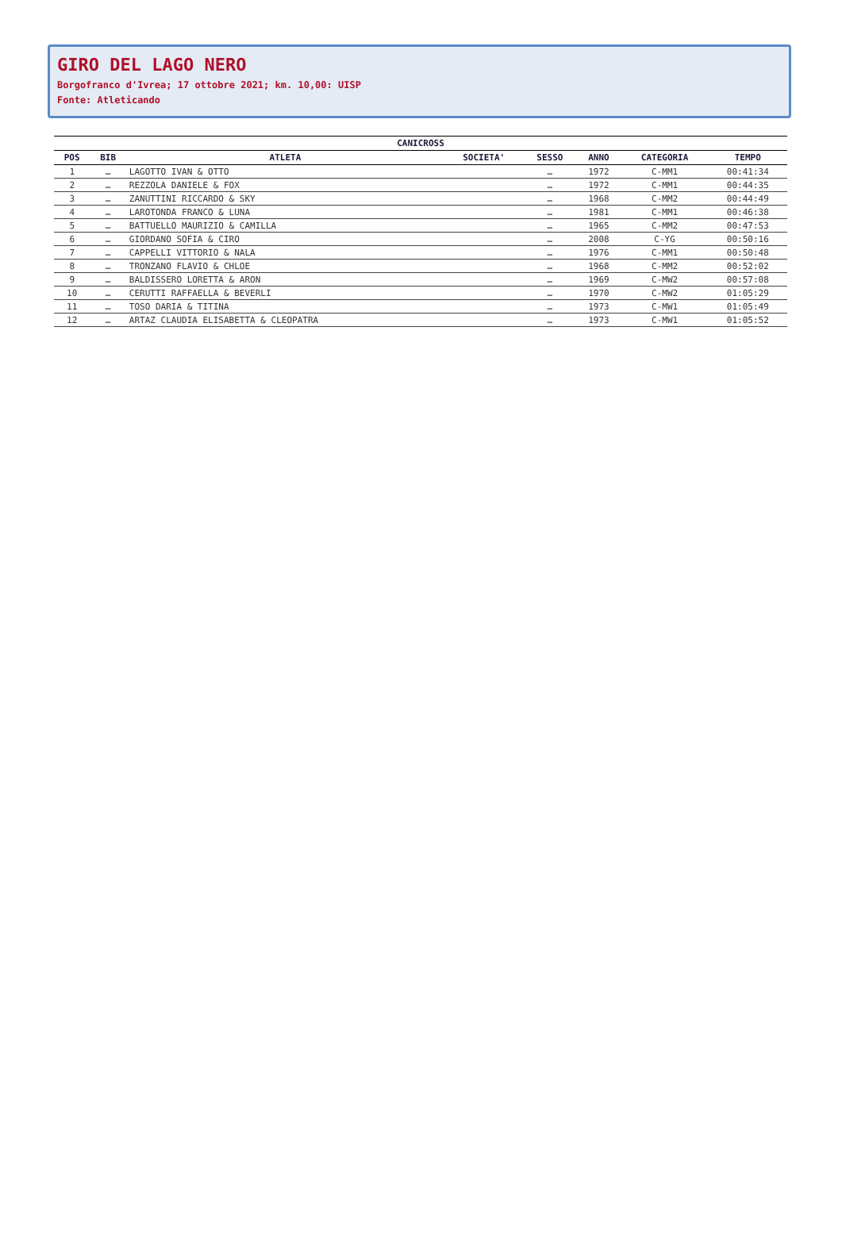GIRO DEL LAGO NERO
Borgofranco d'Ivrea; 17 ottobre 2021; km. 10,00: UISP
Fonte: Atleticando
| CANICROSS | | | | | | | |
| --- | --- | --- | --- | --- | --- | --- | --- |
| POS | BIB | ATLETA | SOCIETA' | SESSO | ANNO | CATEGORIA | TEMPO |
| 1 | … | LAGOTTO IVAN & OTTO | | … | 1972 | C-MM1 | 00:41:34 |
| 2 | … | REZZOLA DANIELE & FOX | | … | 1972 | C-MM1 | 00:44:35 |
| 3 | … | ZANUTTINI RICCARDO & SKY | | … | 1968 | C-MM2 | 00:44:49 |
| 4 | … | LAROTONDA FRANCO & LUNA | | … | 1981 | C-MM1 | 00:46:38 |
| 5 | … | BATTUELLO MAURIZIO & CAMILLA | | … | 1965 | C-MM2 | 00:47:53 |
| 6 | … | GIORDANO SOFIA & CIRO | | … | 2008 | C-YG | 00:50:16 |
| 7 | … | CAPPELLI VITTORIO & NALA | | … | 1976 | C-MM1 | 00:50:48 |
| 8 | … | TRONZANO FLAVIO & CHLOE | | … | 1968 | C-MM2 | 00:52:02 |
| 9 | … | BALDISSERO LORETTA & ARON | | … | 1969 | C-MW2 | 00:57:08 |
| 10 | … | CERUTTI RAFFAELLA & BEVERLI | | … | 1970 | C-MW2 | 01:05:29 |
| 11 | … | TOSO DARIA & TITINA | | … | 1973 | C-MW1 | 01:05:49 |
| 12 | … | ARTAZ CLAUDIA ELISABETTA & CLEOPATRA | | … | 1973 | C-MW1 | 01:05:52 |